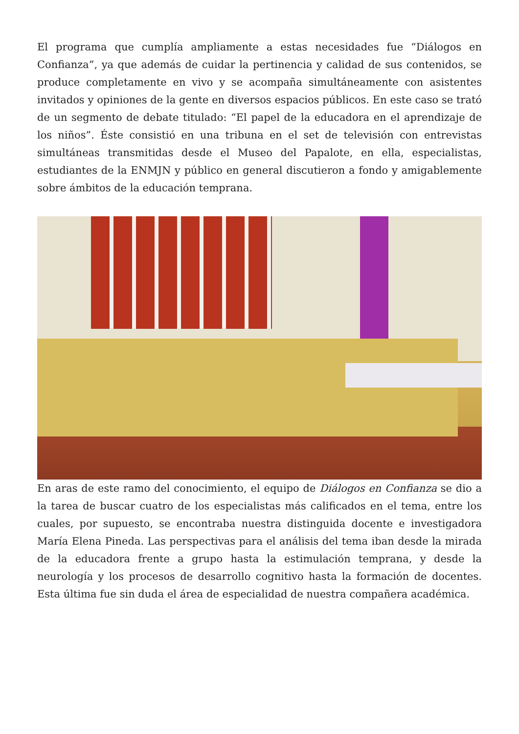El programa que cumplía ampliamente a estas necesidades fue “Diálogos en Confianza”, ya que además de cuidar la pertinencia y calidad de sus contenidos, se produce completamente en vivo y se acompaña simultáneamente con asistentes invitados y opiniones de la gente en diversos espacios públicos. En este caso se trató de un segmento de debate titulado: “El papel de la educadora en el aprendizaje de los niños”. Éste consistió en una tribuna en el set de televisión con entrevistas simultáneas transmitidas desde el Museo del Papalote, en ella, especialistas, estudiantes de la ENMJN y público en general discutieron a fondo y amigablemente sobre ámbitos de la educación temprana.
En aras de este ramo del conocimiento, el equipo de Diálogos en Confianza se dio a la tarea de buscar cuatro de los especialistas más calificados en el tema, entre los cuales, por supuesto, se encontraba nuestra distinguida docente e investigadora María Elena Pineda. Las perspectivas para el análisis del tema iban desde la mirada de la educadora frente a grupo hasta la estimulación temprana, y desde la neurología y los procesos de desarrollo cognitivo hasta la formación de docentes. Esta última fue sin duda el área de especialidad de nuestra compañera académica.